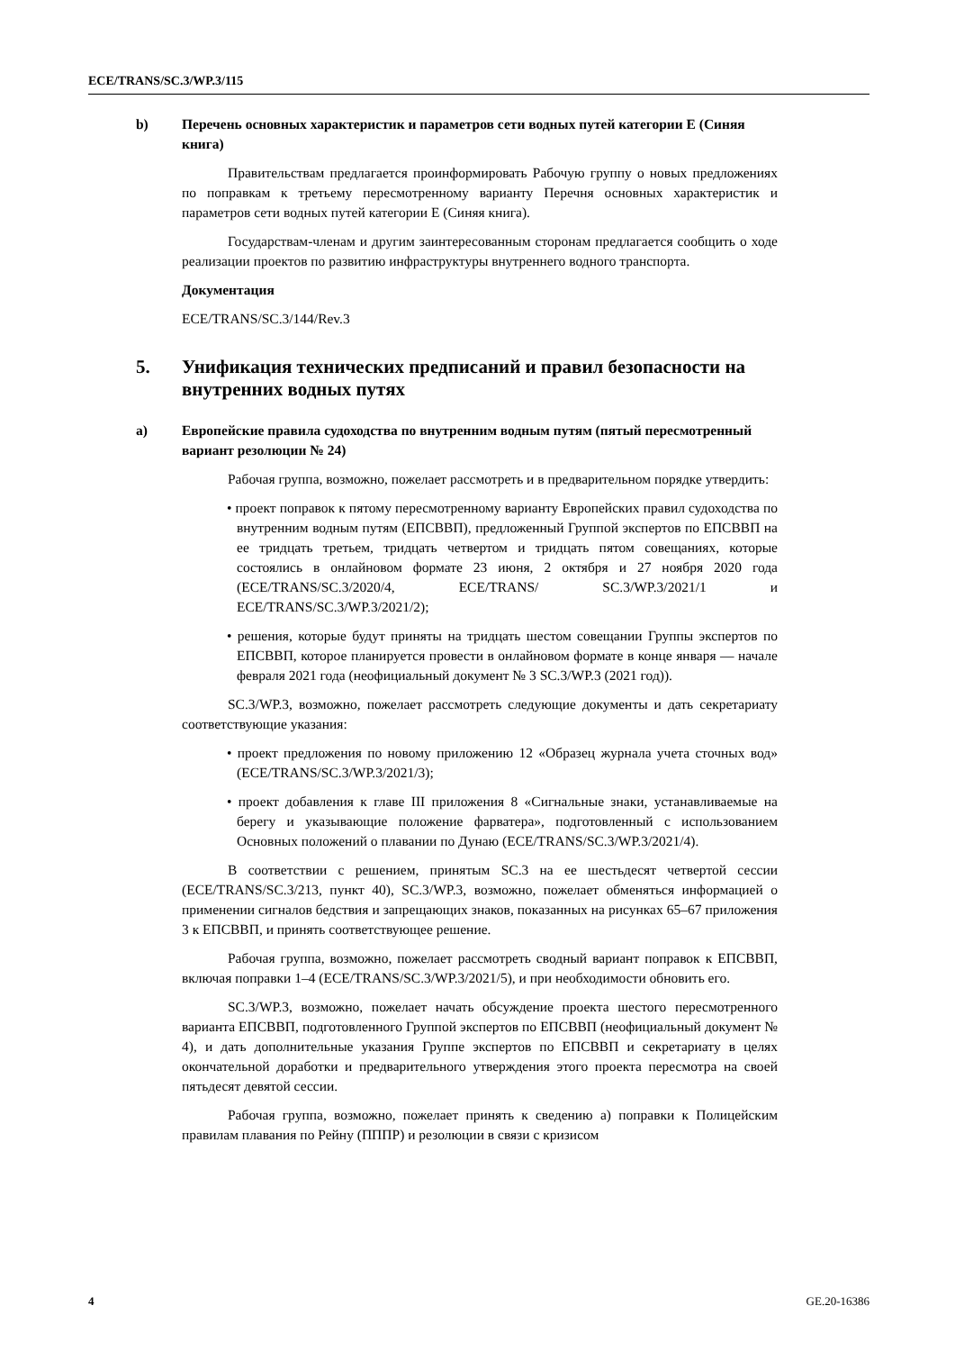ECE/TRANS/SC.3/WP.3/115
b) Перечень основных характеристик и параметров сети водных путей категории E (Синяя книга)
Правительствам предлагается проинформировать Рабочую группу о новых предложениях по поправкам к третьему пересмотренному варианту Перечня основных характеристик и параметров сети водных путей категории E (Синяя книга).
Государствам-членам и другим заинтересованным сторонам предлагается сообщить о ходе реализации проектов по развитию инфраструктуры внутреннего водного транспорта.
Документация
ECE/TRANS/SC.3/144/Rev.3
5. Унификация технических предписаний и правил безопасности на внутренних водных путях
a) Европейские правила судоходства по внутренним водным путям (пятый пересмотренный вариант резолюции № 24)
Рабочая группа, возможно, пожелает рассмотреть и в предварительном порядке утвердить:
• проект поправок к пятому пересмотренному варианту Европейских правил судоходства по внутренним водным путям (ЕПСВВП), предложенный Группой экспертов по ЕПСВВП на ее тридцать третьем, тридцать четвертом и тридцать пятом совещаниях, которые состоялись в онлайновом формате 23 июня, 2 октября и 27 ноября 2020 года (ECE/TRANS/SC.3/2020/4, ECE/TRANS/ SC.3/WP.3/2021/1 и ECE/TRANS/SC.3/WP.3/2021/2);
• решения, которые будут приняты на тридцать шестом совещании Группы экспертов по ЕПСВВП, которое планируется провести в онлайновом формате в конце января — начале февраля 2021 года (неофициальный документ № 3 SC.3/WP.3 (2021 год)).
SC.3/WP.3, возможно, пожелает рассмотреть следующие документы и дать секретариату соответствующие указания:
• проект предложения по новому приложению 12 «Образец журнала учета сточных вод» (ECE/TRANS/SC.3/WP.3/2021/3);
• проект добавления к главе III приложения 8 «Сигнальные знаки, устанавливаемые на берегу и указывающие положение фарватера», подготовленный с использованием Основных положений о плавании по Дунаю (ECE/TRANS/SC.3/WP.3/2021/4).
В соответствии с решением, принятым SC.3 на ее шестьдесят четвертой сессии (ECE/TRANS/SC.3/213, пункт 40), SC.3/WP.3, возможно, пожелает обменяться информацией о применении сигналов бедствия и запрещающих знаков, показанных на рисунках 65–67 приложения 3 к ЕПСВВП, и принять соответствующее решение.
Рабочая группа, возможно, пожелает рассмотреть сводный вариант поправок к ЕПСВВП, включая поправки 1–4 (ECE/TRANS/SC.3/WP.3/2021/5), и при необходимости обновить его.
SC.3/WP.3, возможно, пожелает начать обсуждение проекта шестого пересмотренного варианта ЕПСВВП, подготовленного Группой экспертов по ЕПСВВП (неофициальный документ № 4), и дать дополнительные указания Группе экспертов по ЕПСВВП и секретариату в целях окончательной доработки и предварительного утверждения этого проекта пересмотра на своей пятьдесят девятой сессии.
Рабочая группа, возможно, пожелает принять к сведению a) поправки к Полицейским правилам плавания по Рейну (ПППР) и резолюции в связи с кризисом
4 GE.20-16386